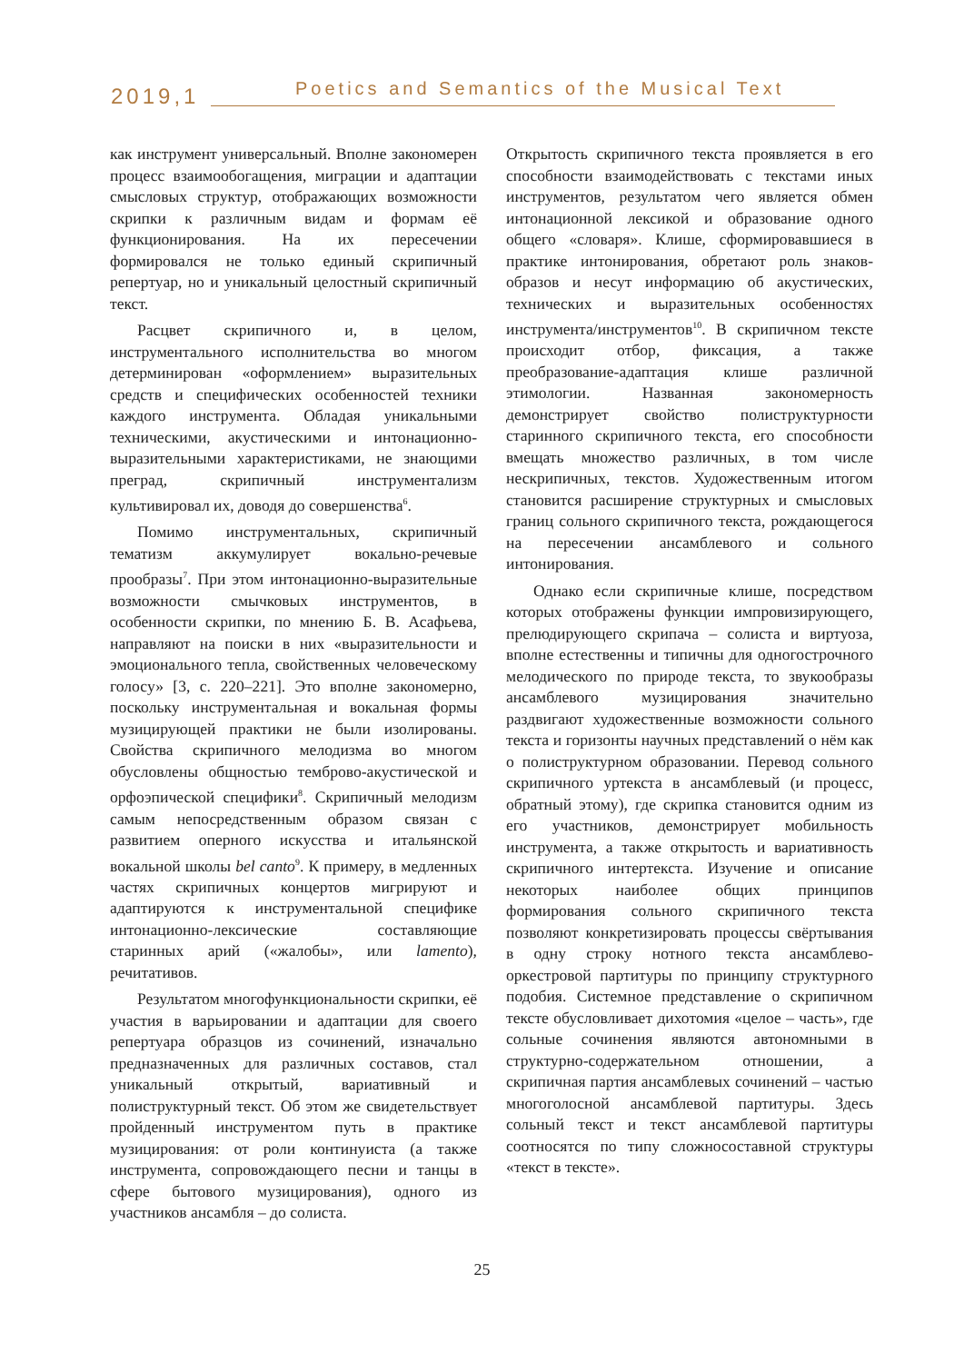2019,1
Poetics and Semantics of the Musical Text
как инструмент универсальный. Вполне закономерен процесс взаимообогащения, миграции и адаптации смысловых структур, отображающих возможности скрипки к различным видам и формам её функционирования. На их пересечении формировался не только единый скрипичный репертуар, но и уникальный целостный скрипичный текст.
Расцвет скрипичного и, в целом, инструментального исполнительства во многом детерминирован «оформлением» выразительных средств и специфических особенностей техники каждого инструмента. Обладая уникальными техническими, акустическими и интонационно-выразительными характеристиками, не знающими преград, скрипичный инструментализм культивировал их, доводя до совершенства<sup>6</sup>.
Помимо инструментальных, скрипичный тематизм аккумулирует вокально-речевые прообразы<sup>7</sup>. При этом интонационно-выразительные возможности смычковых инструментов, в особенности скрипки, по мнению Б. В. Асафьева, направляют на поиски в них «выразительности и эмоционального тепла, свойственных человеческому голосу» [3, с. 220–221]. Это вполне закономерно, поскольку инструментальная и вокальная формы музицирующей практики не были изолированы. Свойства скрипичного мелодизма во многом обусловлены общностью темброво-акустической и орфоэпической специфики<sup>8</sup>. Скрипичный мелодизм самым непосредственным образом связан с развитием оперного искусства и итальянской вокальной школы bel canto<sup>9</sup>. К примеру, в медленных частях скрипичных концертов мигрируют и адаптируются к инструментальной специфике интонационно-лексические составляющие старинных арий («жалобы», или lamento), речитативов.
Результатом многофункциональности скрипки, её участия в варьировании и адаптации для своего репертуара образцов из сочинений, изначально предназначенных для различных составов, стал уникальный открытый, вариативный и полиструктурный текст. Об этом же свидетельствует пройденный инструментом путь в практике музицирования: от роли континуиста (а также инструмента, сопровождающего песни и танцы в сфере бытового музицирования), одного из участников ансамбля – до солиста.
Открытость скрипичного текста проявляется в его способности взаимодействовать с текстами иных инструментов, результатом чего является обмен интонационной лексикой и образование одного общего «словаря». Клише, сформировавшиеся в практике интонирования, обретают роль знаков-образов и несут информацию об акустических, технических и выразительных особенностях инструмента/инструментов<sup>10</sup>. В скрипичном тексте происходит отбор, фиксация, а также преобразование-адаптация клише различной этимологии. Названная закономерность демонстрирует свойство полиструктурности старинного скрипичного текста, его способности вмещать множество различных, в том числе нескрипичных, текстов. Художественным итогом становится расширение структурных и смысловых границ сольного скрипичного текста, рождающегося на пересечении ансамблевого и сольного интонирования.
Однако если скрипичные клише, посредством которых отображены функции импровизирующего, прелюдирующего скрипача – солиста и виртуоза, вполне естественны и типичны для одногострочного мелодического по природе текста, то звукообразы ансамблевого музицирования значительно раздвигают художественные возможности сольного текста и горизонты научных представлений о нём как о полиструктурном образовании. Перевод сольного скрипичного уртекста в ансамблевый (и процесс, обратный этому), где скрипка становится одним из его участников, демонстрирует мобильность инструмента, а также открытость и вариативность скрипичного интертекста. Изучение и описание некоторых наиболее общих принципов формирования сольного скрипичного текста позволяют конкретизировать процессы свёртывания в одну строку нотного текста ансамблево-оркестровой партитуры по принципу структурного подобия. Системное представление о скрипичном тексте обусловливает дихотомия «целое – часть», где сольные сочинения являются автономными в структурно-содержательном отношении, а скрипичная партия ансамблевых сочинений – частью многоголосной ансамблевой партитуры. Здесь сольный текст и текст ансамблевой партитуры соотносятся по типу сложносоставной структуры «текст в тексте».
25